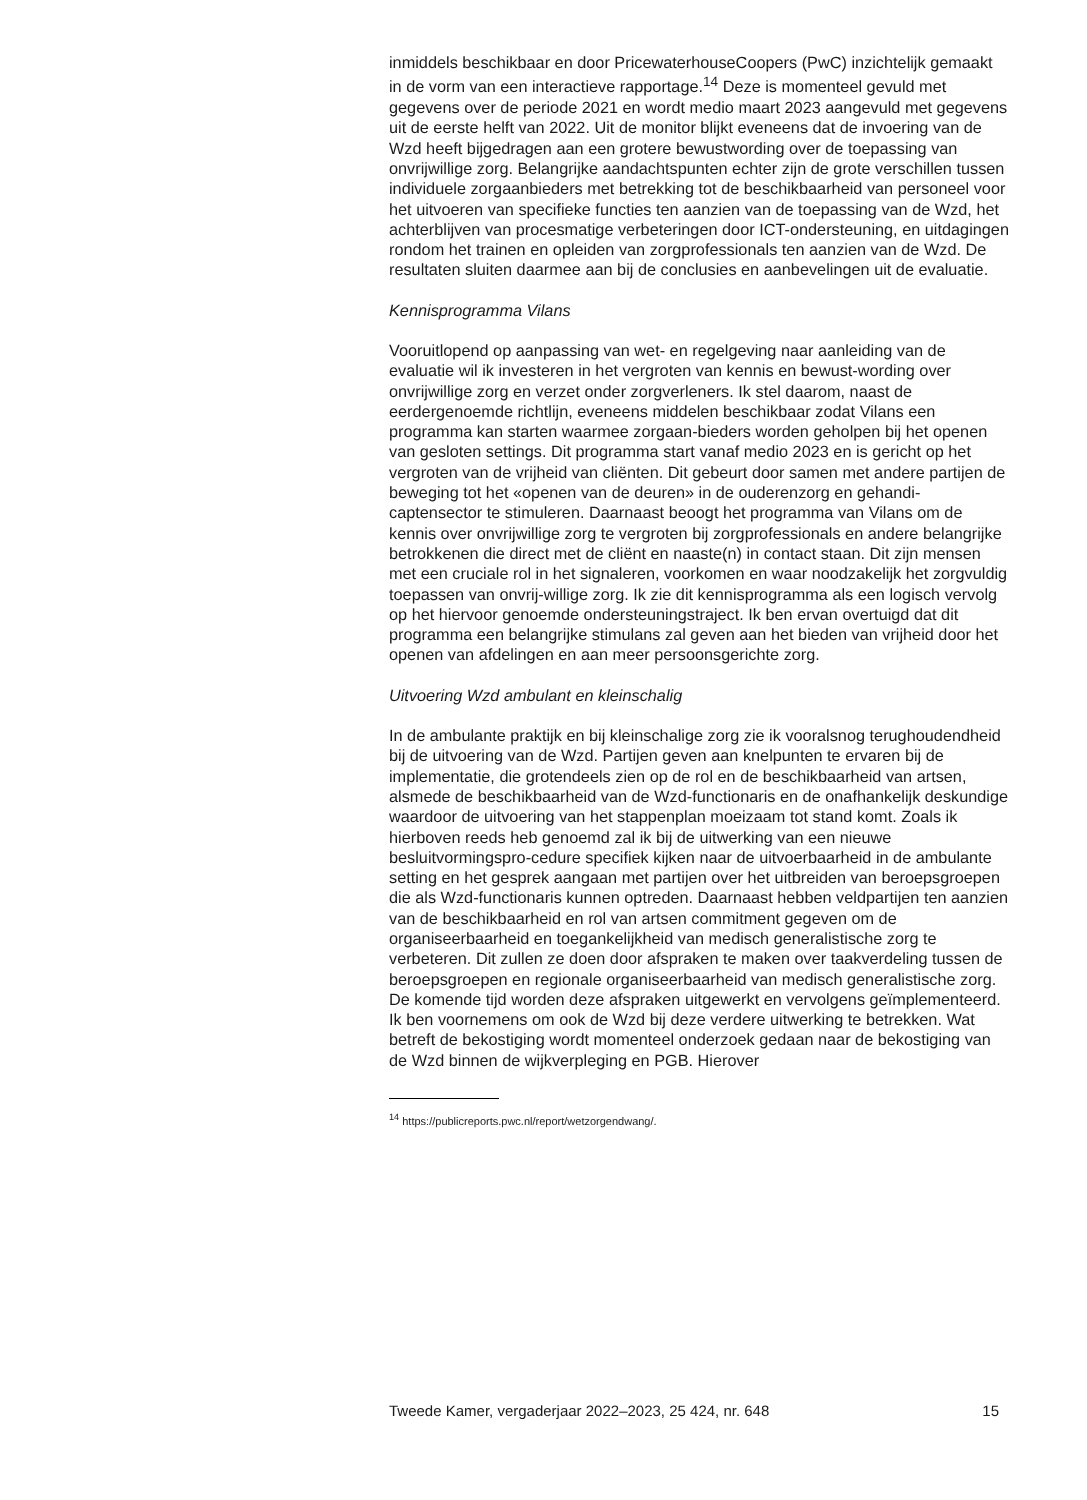inmiddels beschikbaar en door PricewaterhouseCoopers (PwC) inzichtelijk gemaakt in de vorm van een interactieve rapportage.<sup>14</sup> Deze is momenteel gevuld met gegevens over de periode 2021 en wordt medio maart 2023 aangevuld met gegevens uit de eerste helft van 2022. Uit de monitor blijkt eveneens dat de invoering van de Wzd heeft bijgedragen aan een grotere bewustwording over de toepassing van onvrijwillige zorg. Belangrijke aandachtspunten echter zijn de grote verschillen tussen individuele zorgaanbieders met betrekking tot de beschikbaarheid van personeel voor het uitvoeren van specifieke functies ten aanzien van de toepassing van de Wzd, het achterblijven van procesmatige verbeteringen door ICT-ondersteuning, en uitdagingen rondom het trainen en opleiden van zorgprofessionals ten aanzien van de Wzd. De resultaten sluiten daarmee aan bij de conclusies en aanbevelingen uit de evaluatie.
Kennisprogramma Vilans
Vooruitlopend op aanpassing van wet- en regelgeving naar aanleiding van de evaluatie wil ik investeren in het vergroten van kennis en bewust-wording over onvrijwillige zorg en verzet onder zorgverleners. Ik stel daarom, naast de eerdergenoemde richtlijn, eveneens middelen beschikbaar zodat Vilans een programma kan starten waarmee zorgaan-bieders worden geholpen bij het openen van gesloten settings. Dit programma start vanaf medio 2023 en is gericht op het vergroten van de vrijheid van cliënten. Dit gebeurt door samen met andere partijen de beweging tot het «openen van de deuren» in de ouderenzorg en gehandi-captensector te stimuleren. Daarnaast beoogt het programma van Vilans om de kennis over onvrijwillige zorg te vergroten bij zorgprofessionals en andere belangrijke betrokkenen die direct met de cliënt en naaste(n) in contact staan. Dit zijn mensen met een cruciale rol in het signaleren, voorkomen en waar noodzakelijk het zorgvuldig toepassen van onvrij-willige zorg. Ik zie dit kennisprogramma als een logisch vervolg op het hiervoor genoemde ondersteuningstraject. Ik ben ervan overtuigd dat dit programma een belangrijke stimulans zal geven aan het bieden van vrijheid door het openen van afdelingen en aan meer persoonsgerichte zorg.
Uitvoering Wzd ambulant en kleinschalig
In de ambulante praktijk en bij kleinschalige zorg zie ik vooralsnog terughoudendheid bij de uitvoering van de Wzd. Partijen geven aan knelpunten te ervaren bij de implementatie, die grotendeels zien op de rol en de beschikbaarheid van artsen, alsmede de beschikbaarheid van de Wzd-functionaris en de onafhankelijk deskundige waardoor de uitvoering van het stappenplan moeizaam tot stand komt. Zoals ik hierboven reeds heb genoemd zal ik bij de uitwerking van een nieuwe besluitvormingspro-cedure specifiek kijken naar de uitvoerbaarheid in de ambulante setting en het gesprek aangaan met partijen over het uitbreiden van beroepsgroepen die als Wzd-functionaris kunnen optreden. Daarnaast hebben veldpartijen ten aanzien van de beschikbaarheid en rol van artsen commitment gegeven om de organiseerbaarheid en toegankelijkheid van medisch generalistische zorg te verbeteren. Dit zullen ze doen door afspraken te maken over taakverdeling tussen de beroepsgroepen en regionale organiseerbaarheid van medisch generalistische zorg. De komende tijd worden deze afspraken uitgewerkt en vervolgens geïmplementeerd. Ik ben voornemens om ook de Wzd bij deze verdere uitwerking te betrekken. Wat betreft de bekostiging wordt momenteel onderzoek gedaan naar de bekostiging van de Wzd binnen de wijkverpleging en PGB. Hierover
<sup>14</sup> https://publicreports.pwc.nl/report/wetzorgendwang/.
Tweede Kamer, vergaderjaar 2022–2023, 25 424, nr. 648 15